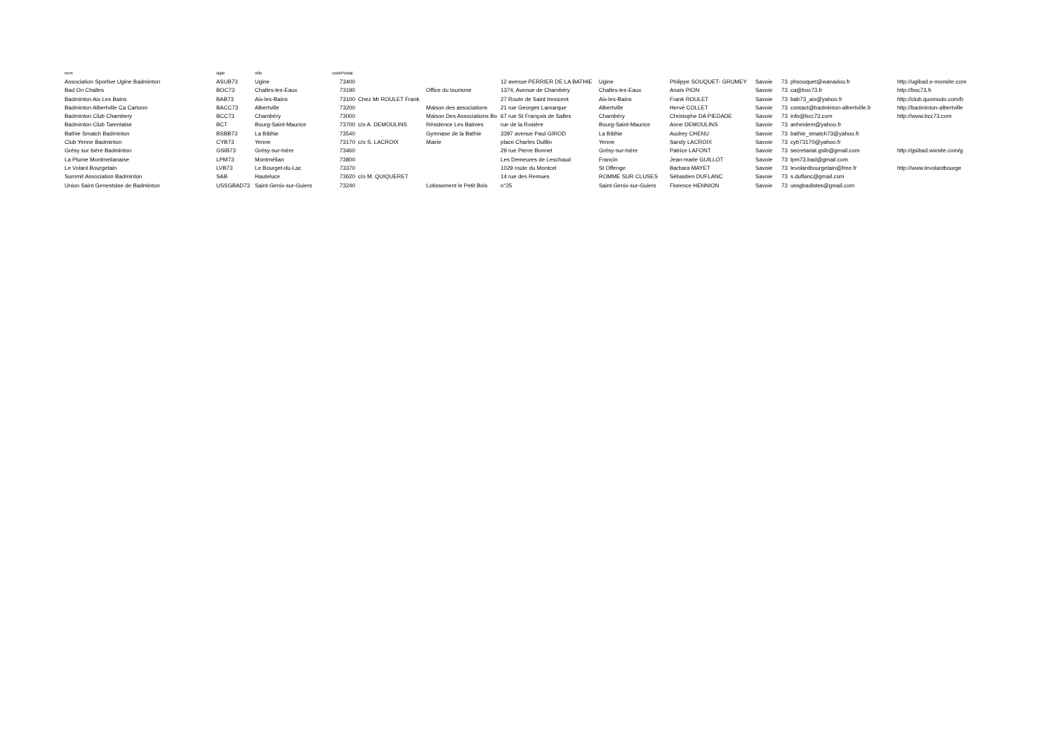| nom | sigle | ville | codePostal | | | | | | | | | |
| --- | --- | --- | --- | --- | --- | --- | --- | --- | --- | --- | --- | --- |
| Association Sportive Ugine Badminton | ASUB73 | Ugine | 73400 | | | 12 avenue PERRIER DE LA BATHIE | Ugine | Philippe SOUQUET- GRUMEY | Savoie | 73 | phsouquet@wanadoo.fr | http://ugibad.e-monsite.com |
| Bad On Challes | BOC73 | Challes-les-Eaux | 73190 | | Office du tourisme | 1374, Avenue de Chambéry | Challes-les-Eaux | Anaïs PION | Savoie | 73 | ca@boc73.fr | http://boc73.fr |
| Badminton Aix Les Bains | BAB73 | Aix-les-Bains | 73100 | Chez Mr ROULET Frank | | 27 Route de Saint Innocent | Aix-les-Bains | Frank ROULET | Savoie | 73 | bab73_aix@yahoo.fr | http://club.quomodo.com/b |
| Badminton Albertville Ca Cartonn | BACC73 | Albertville | 73200 | | Maison des associations | 21 rue Georges Lamarque | Albertville | Hervé COLLET | Savoie | 73 | contact@badminton-albertville.fr | http://badminton-albertville |
| Badminton Club Chambery | BCC73 | Chambéry | 73000 | | Maison Des Associations Bo | 67 rue St François de Salles | Chambéry | Christophe DA PIEDADE | Savoie | 73 | info@bcc73.com | http://www.bcc73.com |
| Badminton Club Tarentaise | BCT | Bourg-Saint-Maurice | 73700 | c/o A. DEMOULINS | Résidence Les Balmes | rue de la Rosière | Bourg-Saint-Maurice | Anne DEMOULINS | Savoie | 73 | anheidem@yahoo.fr | |
| Bathie Smatch Badminton | BSBB73 | La Bâthie | 73540 | | Gymnase de la Bathie | 3397 avenue Paul GIROD | La Bâthie | Audrey CHENU | Savoie | 73 | bathie_smatch73@yahoo.fr | |
| Club Yenne Badminton | CYB73 | Yenne | 73170 | c/o S. LACROIX | Mairie | place Charles Dulllin | Yenne | Sandy LACROIX | Savoie | 73 | cyb73170@yahoo.fr | |
| Grésy sur Isère Badminton | GSIB73 | Grésy-sur-Isère | 73460 | | | 29 rue Pierre Bonnet | Grésy-sur-Isère | Patrice LAFONT | Savoie | 73 | secretariat.gsib@gmail.com | http://gsibad.wixsite.com/g |
| La Plume Montmelianaise | LPM73 | Montmélian | 73800 | | | Les Demeures de Leschaud | Francin | Jean-marie GUILLOT | Savoie | 73 | lpm73.bad@gmail.com | |
| Le Volant Bourgetain | LVB73 | Le Bourget-du-Lac | 73370 | | | 1029 route du Montcel | St Offenge | Barbara MAYET | Savoie | 73 | levolantbourgetain@free.fr | http://www.levolantbourge |
| Summit Association Badminton | SAB | Hauteluce | 73620 | c/o M. QUIQUERET | | 14 rue des Remues | ROMME SUR CLUSES | Sébastien DUFLANC | Savoie | 73 | s.duflanc@gmail.com | |
| Union Saint Genestoise de Badminton | USSGBAD73 | Saint-Genix-sur-Guiers | 73240 | | Lotissement le Petit Bois | n°25 | Saint-Genix-sur-Guiers | Florence HENNION | Savoie | 73 | ussgbadistes@gmail.com | |